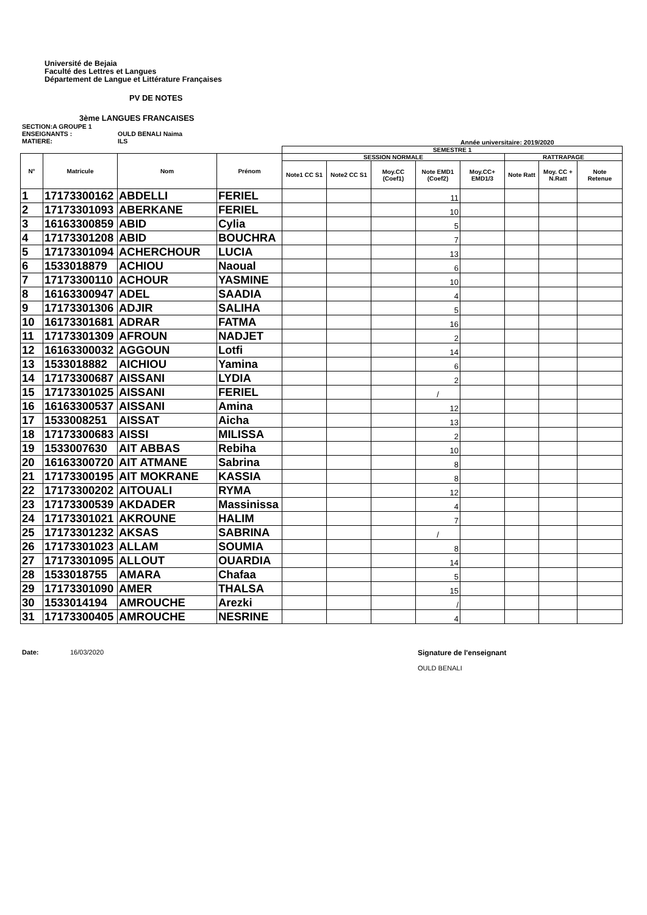Université de Bejaia
Faculté des Lettres et Langues
Département de Langue et Littérature Françaises
PV DE NOTES
3ème LANGUES FRANCAISES
SECTION:A GROUPE 1
ENSEIGNANTS : OULD BENALI Naima
MATIERE: ILS
Année universitaire: 2019/2020
| | | | | SEMESTRE 1 | | | | | | | |
| --- | --- | --- | --- | --- | --- | --- | --- | --- | --- | --- | --- |
| N° | Matricule | Nom | Prénom | SESSION NORMALE | | | | | RATTRAPAGE | | |
| | | | | Note1 CC S1 | Note2 CC S1 | Moy.CC (Coef1) | Note EMD1 (Coef2) | Moy.CC+ EMD1/3 | Note Ratt | Moy. CC + N.Ratt | Note Retenue |
| 1 | 17173300162 | ABDELLI | FERIEL | | | | 11 | | | | |
| 2 | 17173301093 | ABERKANE | FERIEL | | | | 10 | | | | |
| 3 | 16163300859 | ABID | Cylia | | | | 5 | | | | |
| 4 | 17173301208 | ABID | BOUCHRA | | | | 7 | | | | |
| 5 | 17173301094 | ACHERCHOUR | LUCIA | | | | 13 | | | | |
| 6 | 1533018879 | ACHIOU | Naoual | | | | 6 | | | | |
| 7 | 17173300110 | ACHOUR | YASMINE | | | | 10 | | | | |
| 8 | 16163300947 | ADEL | SAADIA | | | | 4 | | | | |
| 9 | 17173301306 | ADJIR | SALIHA | | | | 5 | | | | |
| 10 | 16173301681 | ADRAR | FATMA | | | | 16 | | | | |
| 11 | 17173301309 | AFROUN | NADJET | | | | 2 | | | | |
| 12 | 16163300032 | AGGOUN | Lotfi | | | | 14 | | | | |
| 13 | 1533018882 | AICHIOU | Yamina | | | | 6 | | | | |
| 14 | 17173300687 | AISSANI | LYDIA | | | | 2 | | | | |
| 15 | 17173301025 | AISSANI | FERIEL | | | | / | | | | |
| 16 | 16163300537 | AISSANI | Amina | | | | 12 | | | | |
| 17 | 1533008251 | AISSAT | Aicha | | | | 13 | | | | |
| 18 | 17173300683 | AISSI | MILISSA | | | | 2 | | | | |
| 19 | 1533007630 | AIT ABBAS | Rebiha | | | | 10 | | | | |
| 20 | 16163300720 | AIT ATMANE | Sabrina | | | | 8 | | | | |
| 21 | 17173300195 | AIT MOKRANE | KASSIA | | | | 8 | | | | |
| 22 | 17173300202 | AITOUALI | RYMA | | | | 12 | | | | |
| 23 | 17173300539 | AKDADER | Massinissa | | | | 4 | | | | |
| 24 | 17173301021 | AKROUNE | HALIM | | | | 7 | | | | |
| 25 | 17173301232 | AKSAS | SABRINA | | | | / | | | | |
| 26 | 17173301023 | ALLAM | SOUMIA | | | | 8 | | | | |
| 27 | 17173301095 | ALLOUT | OUARDIA | | | | 14 | | | | |
| 28 | 1533018755 | AMARA | Chafaa | | | | 5 | | | | |
| 29 | 17173301090 | AMER | THALSA | | | | 15 | | | | |
| 30 | 1533014194 | AMROUCHE | Arezki | | | | / | | | | |
| 31 | 17173300405 | AMROUCHE | NESRINE | | | | 4 | | | | |
Date: 16/03/2020 Signature de l'enseignant
OULD BENALI